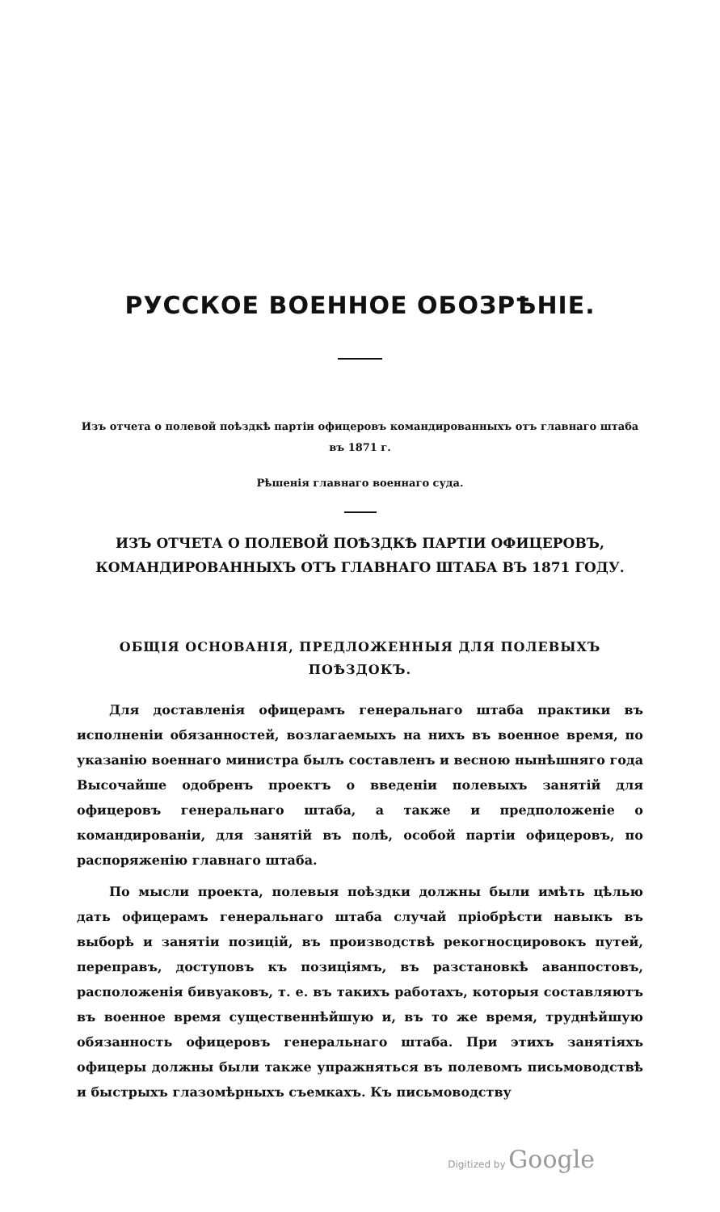РУССКОЕ ВОЕННОЕ ОБОЗРѢНІЕ.
Изъ отчета о полевой поѣздкѣ партіи офицеровъ командированныхъ отъ главнаго штаба въ 1871 г.
Рѣшенія главнаго военнаго суда.
ИЗЪ ОТЧЕТА О ПОЛЕВОЙ ПОѢЗДКѢ ПАРТІИ ОФИЦЕРОВЪ, КОМАНДИРОВАННЫХЪ ОТЪ ГЛАВНАГО ШТАБА ВЪ 1871 ГОДУ.
ОБЩІЯ ОСНОВАНІЯ, ПРЕДЛОЖЕННЫЯ ДЛЯ ПОЛЕВЫХЪ ПОѢЗДОКЪ.
Для доставленія офицерамъ генеральнаго штаба практики въ исполненіи обязанностей, возлагаемыхъ на нихъ въ военное время, по указанію военнаго министра былъ составленъ и весною нынѣшняго года Высочайше одобренъ проектъ о введеніи полевыхъ занятій для офицеровъ генеральнаго штаба, а также и предположеніе о командированіи, для занятій въ полѣ, особой партіи офицеровъ, по распоряженію главнаго штаба.
По мысли проекта, полевыя поѣздки должны были имѣть цѣлью дать офицерамъ генеральнаго штаба случай пріобрѣсти навыкъ въ выборѣ и занятіи позицій, въ производствѣ рекогносцировокъ путей, переправъ, доступовъ къ позиціямъ, въ разстановкѣ аванпостовъ, расположенія бивуаковъ, т. е. въ такихъ работахъ, которыя составляютъ въ военное время существеннѣйшую и, въ то же время, труднѣйшую обязанность офицеровъ генеральнаго штаба. При этихъ занятіяхъ офицеры должны были также упражняться въ полевомъ письмоводствѣ и быстрыхъ глазомѣрныхъ съемкахъ. Къ письмоводству
Digitized by Google